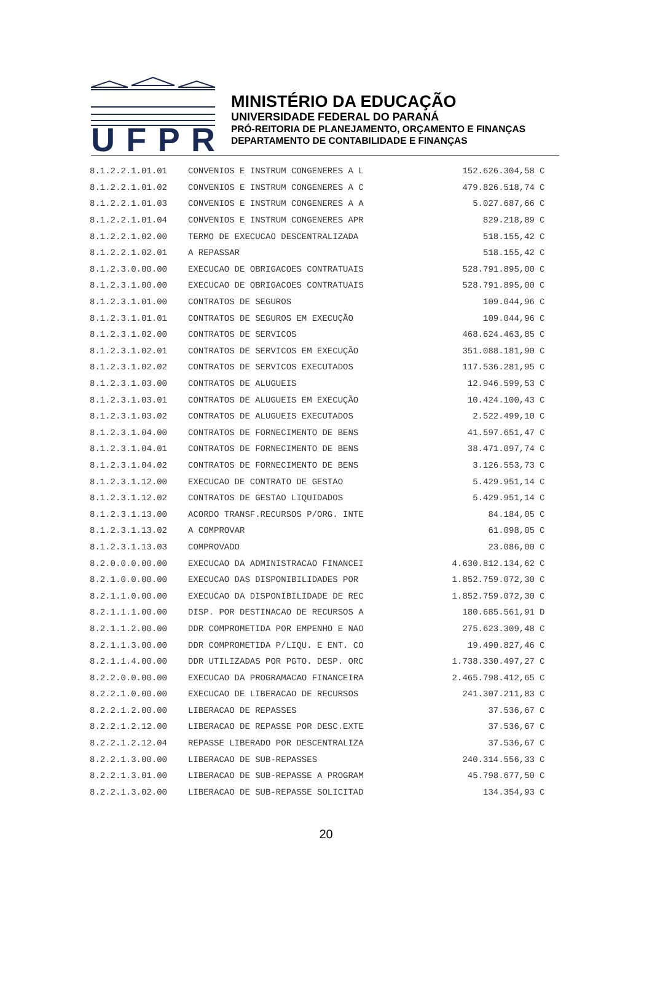UFPR
MINISTÉRIO DA EDUCAÇÃO
UNIVERSIDADE FEDERAL DO PARANÁ
PRÓ-REITORIA DE PLANEJAMENTO, ORÇAMENTO E FINANÇAS
DEPARTAMENTO DE CONTABILIDADE E FINANÇAS
| 8.1.2.2.1.01.01 | CONVENIOS E INSTRUM CONGENERES A L | 152.626.304,58 | C |
| 8.1.2.2.1.01.02 | CONVENIOS E INSTRUM CONGENERES A C | 479.826.518,74 | C |
| 8.1.2.2.1.01.03 | CONVENIOS E INSTRUM CONGENERES A A | 5.027.687,66 | C |
| 8.1.2.2.1.01.04 | CONVENIOS E INSTRUM CONGENERES APR | 829.218,89 | C |
| 8.1.2.2.1.02.00 | TERMO DE EXECUCAO DESCENTRALIZADA | 518.155,42 | C |
| 8.1.2.2.1.02.01 | A REPASSAR | 518.155,42 | C |
| 8.1.2.3.0.00.00 | EXECUCAO DE OBRIGACOES CONTRATUAIS | 528.791.895,00 | C |
| 8.1.2.3.1.00.00 | EXECUCAO DE OBRIGACOES CONTRATUAIS | 528.791.895,00 | C |
| 8.1.2.3.1.01.00 | CONTRATOS DE SEGUROS | 109.044,96 | C |
| 8.1.2.3.1.01.01 | CONTRATOS DE SEGUROS EM EXECUÇÃO | 109.044,96 | C |
| 8.1.2.3.1.02.00 | CONTRATOS DE SERVICOS | 468.624.463,85 | C |
| 8.1.2.3.1.02.01 | CONTRATOS DE SERVICOS EM EXECUÇÃO | 351.088.181,90 | C |
| 8.1.2.3.1.02.02 | CONTRATOS DE SERVICOS EXECUTADOS | 117.536.281,95 | C |
| 8.1.2.3.1.03.00 | CONTRATOS DE ALUGUEIS | 12.946.599,53 | C |
| 8.1.2.3.1.03.01 | CONTRATOS DE ALUGUEIS EM EXECUÇÃO | 10.424.100,43 | C |
| 8.1.2.3.1.03.02 | CONTRATOS DE ALUGUEIS EXECUTADOS | 2.522.499,10 | C |
| 8.1.2.3.1.04.00 | CONTRATOS DE FORNECIMENTO DE BENS | 41.597.651,47 | C |
| 8.1.2.3.1.04.01 | CONTRATOS DE FORNECIMENTO DE BENS | 38.471.097,74 | C |
| 8.1.2.3.1.04.02 | CONTRATOS DE FORNECIMENTO DE BENS | 3.126.553,73 | C |
| 8.1.2.3.1.12.00 | EXECUCAO DE CONTRATO DE GESTAO | 5.429.951,14 | C |
| 8.1.2.3.1.12.02 | CONTRATOS DE GESTAO LIQUIDADOS | 5.429.951,14 | C |
| 8.1.2.3.1.13.00 | ACORDO TRANSF.RECURSOS P/ORG. INTE | 84.184,05 | C |
| 8.1.2.3.1.13.02 | A COMPROVAR | 61.098,05 | C |
| 8.1.2.3.1.13.03 | COMPROVADO | 23.086,00 | C |
| 8.2.0.0.0.00.00 | EXECUCAO DA ADMINISTRACAO FINANCEI | 4.630.812.134,62 | C |
| 8.2.1.0.0.00.00 | EXECUCAO DAS DISPONIBILIDADES POR | 1.852.759.072,30 | C |
| 8.2.1.1.0.00.00 | EXECUCAO DA DISPONIBILIDADE DE REC | 1.852.759.072,30 | C |
| 8.2.1.1.1.00.00 | DISP. POR DESTINACAO DE RECURSOS A | 180.685.561,91 | D |
| 8.2.1.1.2.00.00 | DDR COMPROMETIDA POR EMPENHO E NAO | 275.623.309,48 | C |
| 8.2.1.1.3.00.00 | DDR COMPROMETIDA P/LIQU. E ENT. CO | 19.490.827,46 | C |
| 8.2.1.1.4.00.00 | DDR UTILIZADAS POR PGTO. DESP. ORC | 1.738.330.497,27 | C |
| 8.2.2.0.0.00.00 | EXECUCAO DA PROGRAMACAO FINANCEIRA | 2.465.798.412,65 | C |
| 8.2.2.1.0.00.00 | EXECUCAO DE LIBERACAO DE RECURSOS | 241.307.211,83 | C |
| 8.2.2.1.2.00.00 | LIBERACAO DE REPASSES | 37.536,67 | C |
| 8.2.2.1.2.12.00 | LIBERACAO DE REPASSE POR DESC.EXTE | 37.536,67 | C |
| 8.2.2.1.2.12.04 | REPASSE LIBERADO POR DESCENTRALIZA | 37.536,67 | C |
| 8.2.2.1.3.00.00 | LIBERACAO DE SUB-REPASSES | 240.314.556,33 | C |
| 8.2.2.1.3.01.00 | LIBERACAO DE SUB-REPASSE A PROGRAM | 45.798.677,50 | C |
| 8.2.2.1.3.02.00 | LIBERACAO DE SUB-REPASSE SOLICITAD | 134.354,93 | C |
20